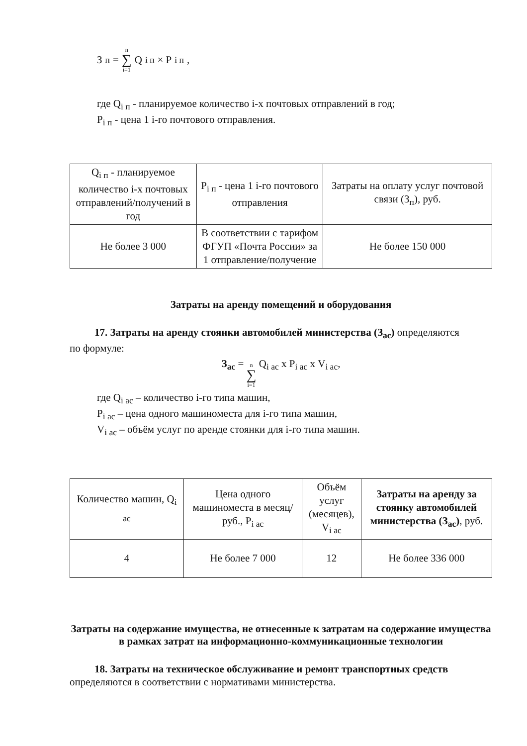З<sub>п</sub> = n ∑ i=1 Q<sub>i п</sub> × P<sub>i п</sub>,
где Q<sub>i п</sub> - планируемое количество i-х почтовых отправлений в год;
P<sub>i п</sub> - цена 1 i-го почтового отправления.
| Q<sub>i п</sub> - планируемое количество i-х почтовых отправлений/получений в год | P<sub>i п</sub> - цена 1 i-го почтового отправления | Затраты на оплату услуг почтовой связи (З<sub>п</sub>), руб. |
| Не более 3 000 | В соответствии с тарифом ФГУП «Почта России» за 1 отправление/получение | Не более 150 000 |
Затраты на аренду помещений и оборудования
17. Затраты на аренду стоянки автомобилей министерства (З<sub>ас</sub>) определяются
по формуле:
З<sub>ас</sub> = n ∑ i=1 Q<sub>i ас</sub> х P<sub>i ас</sub> х V<sub>i ас</sub>,
где Q<sub>i ас</sub> – количество i-го типа машин,
P<sub>i ас</sub> – цена одного машиноместа для i-го типа машин,
V<sub>i ас</sub> – объём услуг по аренде стоянки для i-го типа машин.
| Количество машин, Q<sub>i ас</sub> | Цена одного машиноместа в месяц/руб., P<sub>i ас</sub> | Объём услуг (месяцев), V<sub>i ас</sub> | Затраты на аренду за стоянку автомобилей министерства (З<sub>ас</sub>) , руб. |
| 4 | Не более 7 000 | 12 | Не более 336 000 |
Затраты на содержание имущества, не отнесенные к затратам на содержание имущества в рамках затрат на информационно-коммуникационные технологии
18. Затраты на техническое обслуживание и ремонт транспортных средств определяются в соответствии с нормативами министерства.